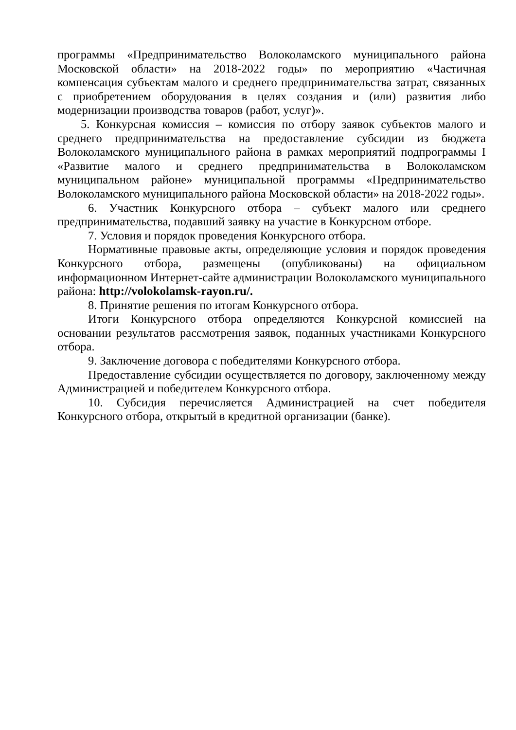программы «Предпринимательство Волоколамского муниципального района Московской области» на 2018-2022 годы» по мероприятию «Частичная компенсация субъектам малого и среднего предпринимательства затрат, связанных с приобретением оборудования в целях создания и (или) развития либо модернизации производства товаров (работ, услуг)».
5. Конкурсная комиссия – комиссия по отбору заявок субъектов малого и среднего предпринимательства на предоставление субсидии из бюджета Волоколамского муниципального района в рамках мероприятий подпрограммы I «Развитие малого и среднего предпринимательства в Волоколамском муниципальном районе» муниципальной программы «Предпринимательство Волоколамского муниципального района Московской области» на 2018-2022 годы».
6. Участник Конкурсного отбора – субъект малого или среднего предпринимательства, подавший заявку на участие в Конкурсном отборе.
7. Условия и порядок проведения Конкурсного отбора.
Нормативные правовые акты, определяющие условия и порядок проведения Конкурсного отбора, размещены (опубликованы) на официальном информационном Интернет-сайте администрации Волоколамского муниципального района: http://volokolamsk-rayon.ru/.
8. Принятие решения по итогам Конкурсного отбора.
Итоги Конкурсного отбора определяются Конкурсной комиссией на основании результатов рассмотрения заявок, поданных участниками Конкурсного отбора.
9. Заключение договора с победителями Конкурсного отбора.
Предоставление субсидии осуществляется по договору, заключенному между Администрацией и победителем Конкурсного отбора.
10. Субсидия перечисляется Администрацией на счет победителя Конкурсного отбора, открытый в кредитной организации (банке).